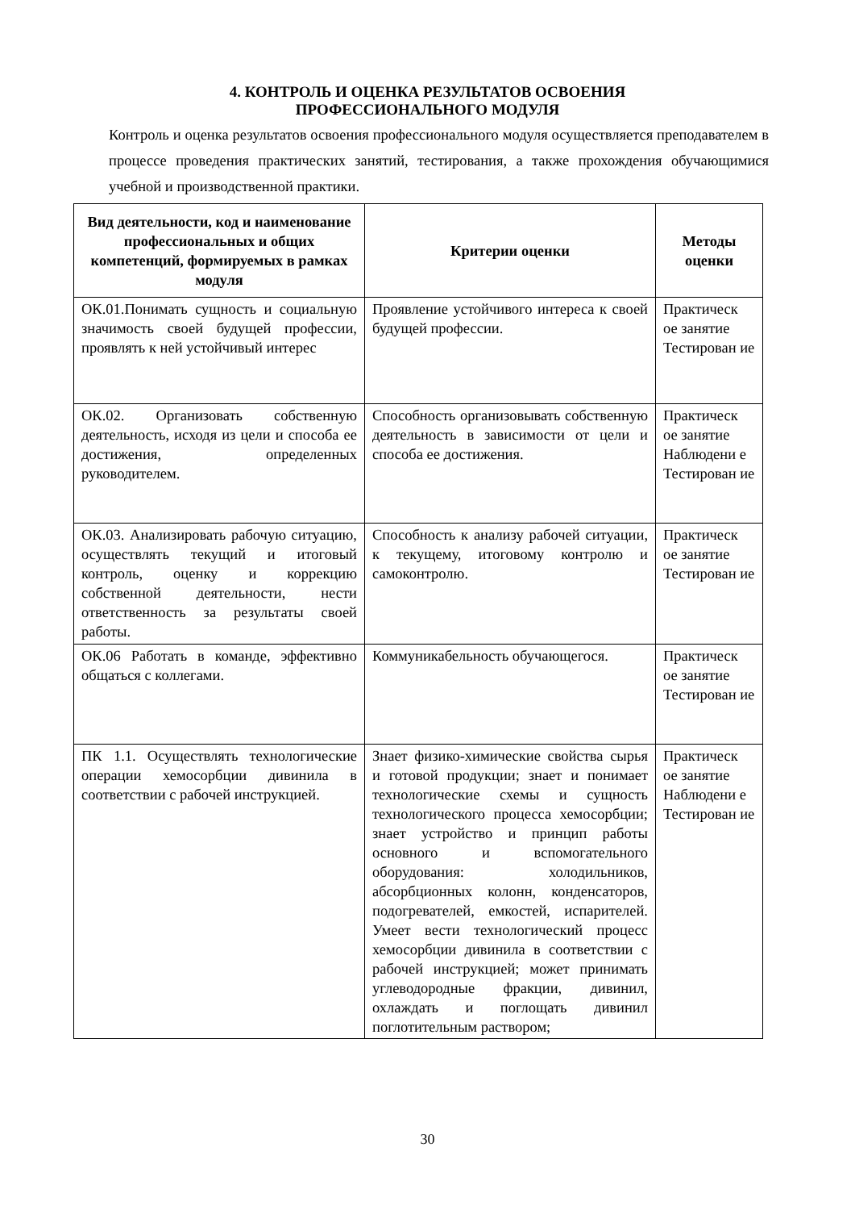4. КОНТРОЛЬ И ОЦЕНКА РЕЗУЛЬТАТОВ ОСВОЕНИЯ
ПРОФЕССИОНАЛЬНОГО МОДУЛЯ
Контроль и оценка результатов освоения профессионального модуля осуществляется преподавателем в процессе проведения практических занятий, тестирования, а также прохождения обучающимися учебной и производственной практики.
| Вид деятельности, код и наименование профессиональных и общих компетенций, формируемых в рамках модуля | Критерии оценки | Методы оценки |
| --- | --- | --- |
| ОК.01.Понимать сущность и социальную значимость своей будущей профессии, проявлять к ней устойчивый интерес | Проявление устойчивого интереса к своей будущей профессии. | Практическ ое занятие Тестирован ие |
| ОК.02. Организовать собственную деятельность, исходя из цели и способа ее достижения, определенных руководителем. | Способность организовывать собственную деятельность в зависимости от цели и способа ее достижения. | Практическ ое занятие Наблюдени е Тестирован ие |
| ОК.03. Анализировать рабочую ситуацию, осуществлять текущий и итоговый контроль, оценку и коррекцию собственной деятельности, нести ответственность за результаты своей работы. | Способность к анализу рабочей ситуации, к текущему, итоговому контролю и самоконтролю. | Практическ ое занятие Тестирован ие |
| ОК.06 Работать в команде, эффективно общаться с коллегами. | Коммуникабельность обучающегося. | Практическ ое занятие Тестирован ие |
| ПК 1.1. Осуществлять технологические операции хемосорбции дивинила в соответствии с рабочей инструкцией. | Знает физико-химические свойства сырья и готовой продукции; знает и понимает технологические схемы и сущность технологического процесса хемосорбции; знает устройство и принцип работы основного и вспомогательного оборудования: холодильников, абсорбционных колонн, конденсаторов, подогревателей, емкостей, испарителей. Умеет вести технологический процесс хемосорбции дивинила в соответствии с рабочей инструкцией; может принимать углеводородные фракции, дивинил, охлаждать и поглощать дивинил поглотительным раствором; | Практическ ое занятие Наблюдени е Тестирован ие |
30